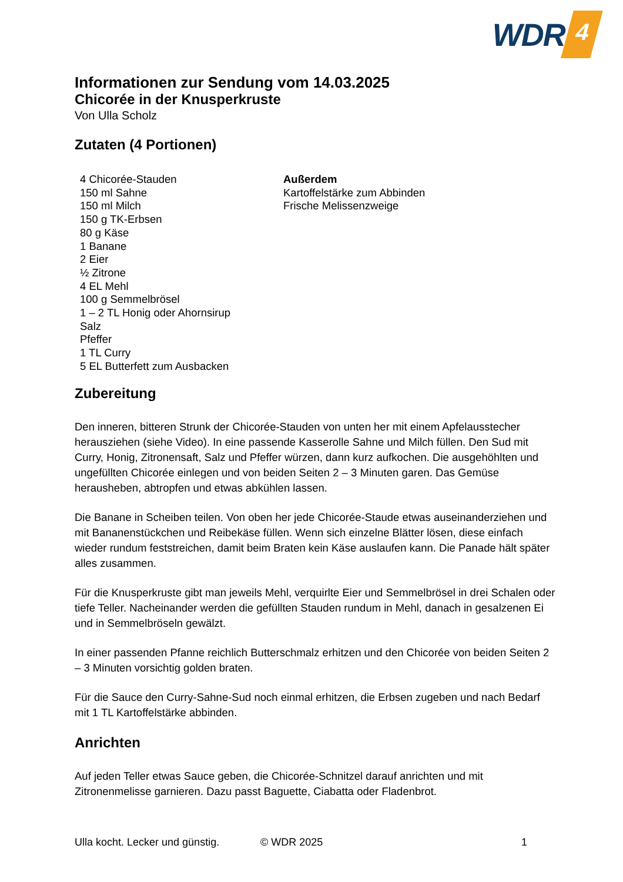WDR 4
Informationen zur Sendung vom 14.03.2025
Chicorée in der Knusperkruste
Von Ulla Scholz
Zutaten (4 Portionen)
4 Chicorée-Stauden
150 ml Sahne
150 ml Milch
150 g TK-Erbsen
80 g Käse
1 Banane
2 Eier
½ Zitrone
4 EL Mehl
100 g Semmelbrösel
1 – 2 TL Honig oder Ahornsirup
Salz
Pfeffer
1 TL Curry
5 EL Butterfett zum Ausbacken
Außerdem
Kartoffelstärke zum Abbinden
Frische Melissenzweige
Zubereitung
Den inneren, bitteren Strunk der Chicorée-Stauden von unten her mit einem Apfelausstecher herausziehen (siehe Video). In eine passende Kasserolle Sahne und Milch füllen. Den Sud mit Curry, Honig, Zitronensaft, Salz und Pfeffer würzen, dann kurz aufkochen. Die ausgehöhlten und ungefüllten Chicorée einlegen und von beiden Seiten 2 – 3 Minuten garen. Das Gemüse herausheben, abtropfen und etwas abkühlen lassen.
Die Banane in Scheiben teilen. Von oben her jede Chicorée-Staude etwas auseinanderziehen und mit Bananenstückchen und Reibekäse füllen. Wenn sich einzelne Blätter lösen, diese einfach wieder rundum feststreichen, damit beim Braten kein Käse auslaufen kann. Die Panade hält später alles zusammen.
Für die Knusperkruste gibt man jeweils Mehl, verquirlte Eier und Semmelbrösel in drei Schalen oder tiefe Teller. Nacheinander werden die gefüllten Stauden rundum in Mehl, danach in gesalzenen Ei und in Semmelbröseln gewälzt.
In einer passenden Pfanne reichlich Butterschmalz erhitzen und den Chicorée von beiden Seiten 2 – 3 Minuten vorsichtig golden braten.
Für die Sauce den Curry-Sahne-Sud noch einmal erhitzen, die Erbsen zugeben und nach Bedarf mit 1 TL Kartoffelstärke abbinden.
Anrichten
Auf jeden Teller etwas Sauce geben, die Chicorée-Schnitzel darauf anrichten und mit Zitronenmelisse garnieren. Dazu passt Baguette, Ciabatta oder Fladenbrot.
Ulla kocht. Lecker und günstig. © WDR 2025 1